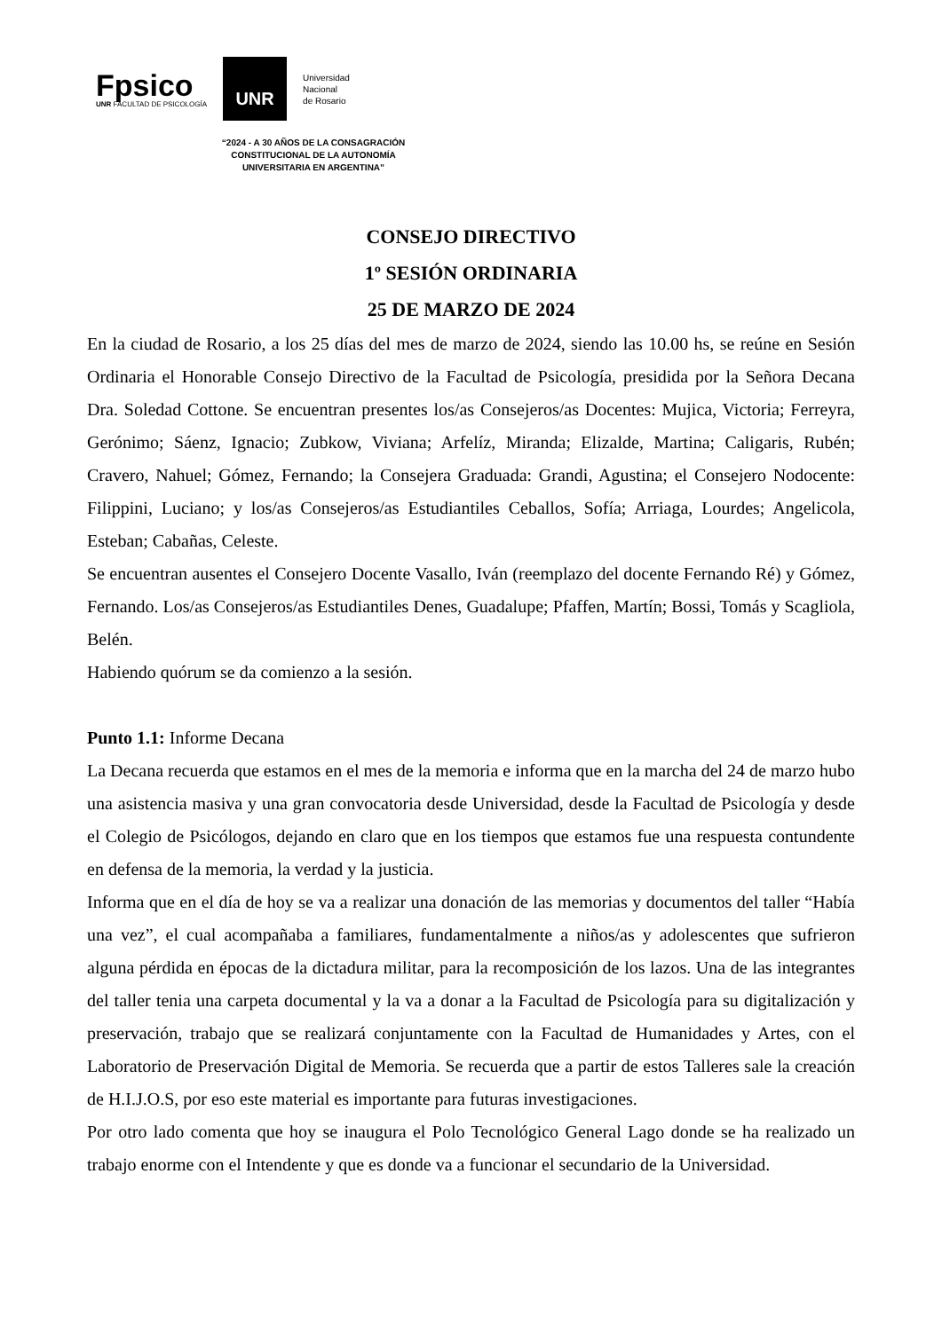Fpsico
UNR FACULTAD DE PSICOLOGÍA
UNR
Universidad
Nacional
de Rosario
“2024 - A 30 AÑOS DE LA CONSAGRACIÓN
CONSTITUCIONAL DE LA AUTONOMÍA
UNIVERSITARIA EN ARGENTINA”
CONSEJO DIRECTIVO
1º SESIÓN ORDINARIA
25 DE MARZO DE 2024
En la ciudad de Rosario, a los 25 días del mes de marzo de 2024, siendo las 10.00 hs, se reúne en Sesión Ordinaria el Honorable Consejo Directivo de la Facultad de Psicología, presidida por la Señora Decana Dra. Soledad Cottone. Se encuentran presentes los/as Consejeros/as Docentes: Mujica, Victoria; Ferreyra, Gerónimo; Sáenz, Ignacio; Zubkow, Viviana; Arfelíz, Miranda; Elizalde, Martina; Caligaris, Rubén; Cravero, Nahuel; Gómez, Fernando; la Consejera Graduada: Grandi, Agustina; el Consejero Nodocente: Filippini, Luciano; y los/as Consejeros/as Estudiantiles Ceballos, Sofía; Arriaga, Lourdes; Angelicola, Esteban; Cabañas, Celeste.
Se encuentran ausentes el Consejero Docente Vasallo, Iván (reemplazo del docente Fernando Ré) y Gómez, Fernando. Los/as Consejeros/as Estudiantiles Denes, Guadalupe; Pfaffen, Martín; Bossi, Tomás y Scagliola, Belén.
Habiendo quórum se da comienzo a la sesión.
Punto 1.1: Informe Decana
La Decana recuerda que estamos en el mes de la memoria e informa que en la marcha del 24 de marzo hubo una asistencia masiva y una gran convocatoria desde Universidad, desde la Facultad de Psicología y desde el Colegio de Psicólogos, dejando en claro que en los tiempos que estamos fue una respuesta contundente en defensa de la memoria, la verdad y la justicia.
Informa que en el día de hoy se va a realizar una donación de las memorias y documentos del taller “Había una vez”, el cual acompañaba a familiares, fundamentalmente a niños/as y adolescentes que sufrieron alguna pérdida en épocas de la dictadura militar, para la recomposición de los lazos. Una de las integrantes del taller tenia una carpeta documental y la va a donar a la Facultad de Psicología para su digitalización y preservación, trabajo que se realizará conjuntamente con la Facultad de Humanidades y Artes, con el Laboratorio de Preservación Digital de Memoria. Se recuerda que a partir de estos Talleres sale la creación de H.I.J.O.S, por eso este material es importante para futuras investigaciones.
Por otro lado comenta que hoy se inaugura el Polo Tecnológico General Lago donde se ha realizado un trabajo enorme con el Intendente y que es donde va a funcionar el secundario de la Universidad.